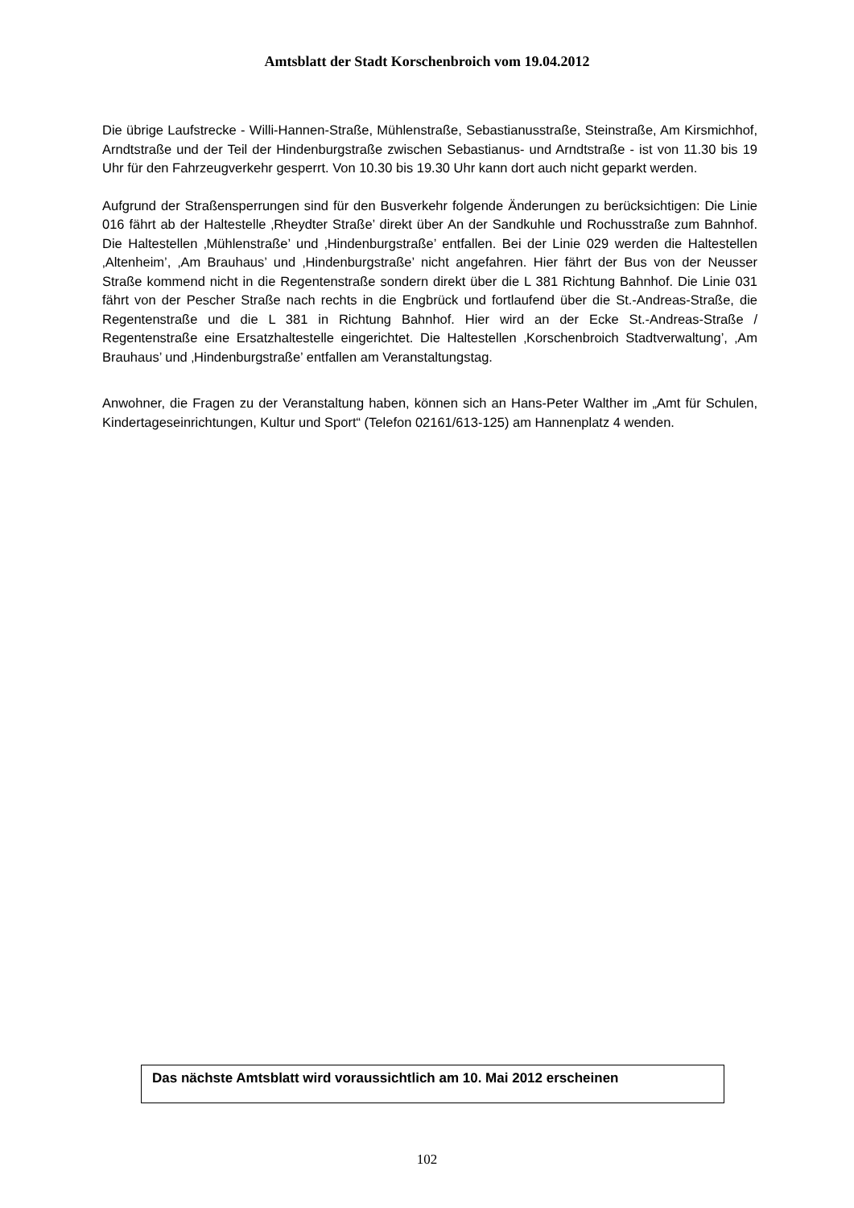Amtsblatt der Stadt Korschenbroich vom 19.04.2012
Die übrige Laufstrecke - Willi-Hannen-Straße, Mühlenstraße, Sebastianusstraße, Steinstraße, Am Kirsmichhof, Arndtstraße und der Teil der Hindenburgstraße zwischen Sebastianus- und Arndtstraße - ist von 11.30 bis 19 Uhr für den Fahrzeugverkehr gesperrt. Von 10.30 bis 19.30 Uhr kann dort auch nicht geparkt werden.
Aufgrund der Straßensperrungen sind für den Busverkehr folgende Änderungen zu berücksichtigen: Die Linie 016 fährt ab der Haltestelle ‚Rheydter Straße’ direkt über An der Sandkuhle und Rochusstraße zum Bahnhof. Die Haltestellen ‚Mühlenstraße’ und ‚Hindenburgstraße’ entfallen. Bei der Linie 029 werden die Haltestellen ‚Altenheim’, ‚Am Brauhaus’ und ‚Hindenburgstraße’ nicht angefahren. Hier fährt der Bus von der Neusser Straße kommend nicht in die Regentenstraße sondern direkt über die L 381 Richtung Bahnhof. Die Linie 031 fährt von der Pescher Straße nach rechts in die Engbrück und fortlaufend über die St.-Andreas-Straße, die Regentenstraße und die L 381 in Richtung Bahnhof. Hier wird an der Ecke St.-Andreas-Straße / Regentenstraße eine Ersatzhaltestelle eingerichtet. Die Haltestellen ‚Korschenbroich Stadtverwaltung’, ‚Am Brauhaus’ und ‚Hindenburgstraße’ entfallen am Veranstaltungstag.
Anwohner, die Fragen zu der Veranstaltung haben, können sich an Hans-Peter Walther im „Amt für Schulen, Kindertageseinrichtungen, Kultur und Sport“ (Telefon 02161/613-125) am Hannenplatz 4 wenden.
Das nächste Amtsblatt wird voraussichtlich am 10. Mai 2012 erscheinen
102